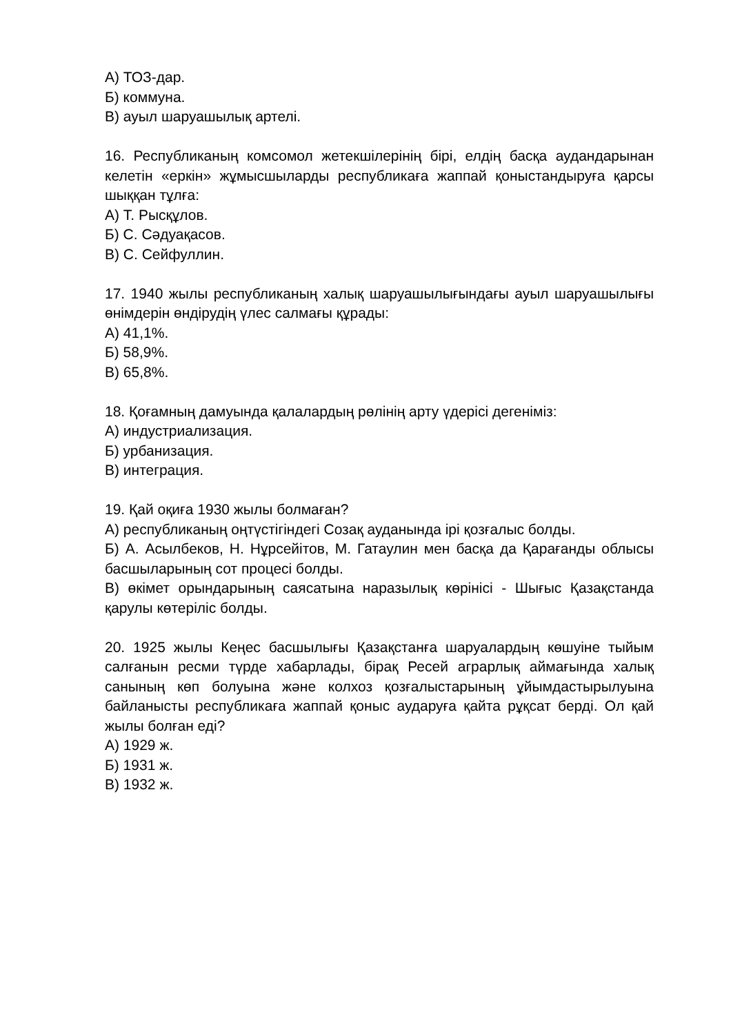А) ТОЗ-дар.
Б) коммуна.
В) ауыл шаруашылық артелі.
16. Республиканың комсомол жетекшілерінің бірі, елдің басқа аудандарынан келетін «еркін» жұмысшыларды республикаға жаппай қоныстандыруға қарсы шыққан тұлға:
А) Т. Рысқұлов.
Б) С. Сәдуақасов.
В) С. Сейфуллин.
17. 1940 жылы республиканың халық шаруашылығындағы ауыл шаруашылығы өнімдерін өндірудің үлес салмағы құрады:
А) 41,1%.
Б) 58,9%.
В) 65,8%.
18. Қоғамның дамуында қалалардың рөлінің арту үдерісі дегеніміз:
А) индустриализация.
Б) урбанизация.
В) интеграция.
19. Қай оқиға 1930 жылы болмаған?
А) республиканың оңтүстігіндегі Созақ ауданында ірі қозғалыс болды.
Б) А. Асылбеков, Н. Нұрсейітов, М. Гатаулин мен басқа да Қарағанды облысы басшыларының сот процесі болды.
В) өкімет орындарының саясатына наразылық көрінісі - Шығыс Қазақстанда қарулы көтеріліс болды.
20. 1925 жылы Кеңес басшылығы Қазақстанға шаруалардың көшуіне тыйым салғанын ресми түрде хабарлады, бірақ Ресей аграрлық аймағында халық санының көп болуына және колхоз қозғалыстарының ұйымдастырылуына байланысты республикаға жаппай қоныс аударуға қайта рұқсат берді. Ол қай жылы болған еді?
А) 1929 ж.
Б) 1931 ж.
В) 1932 ж.